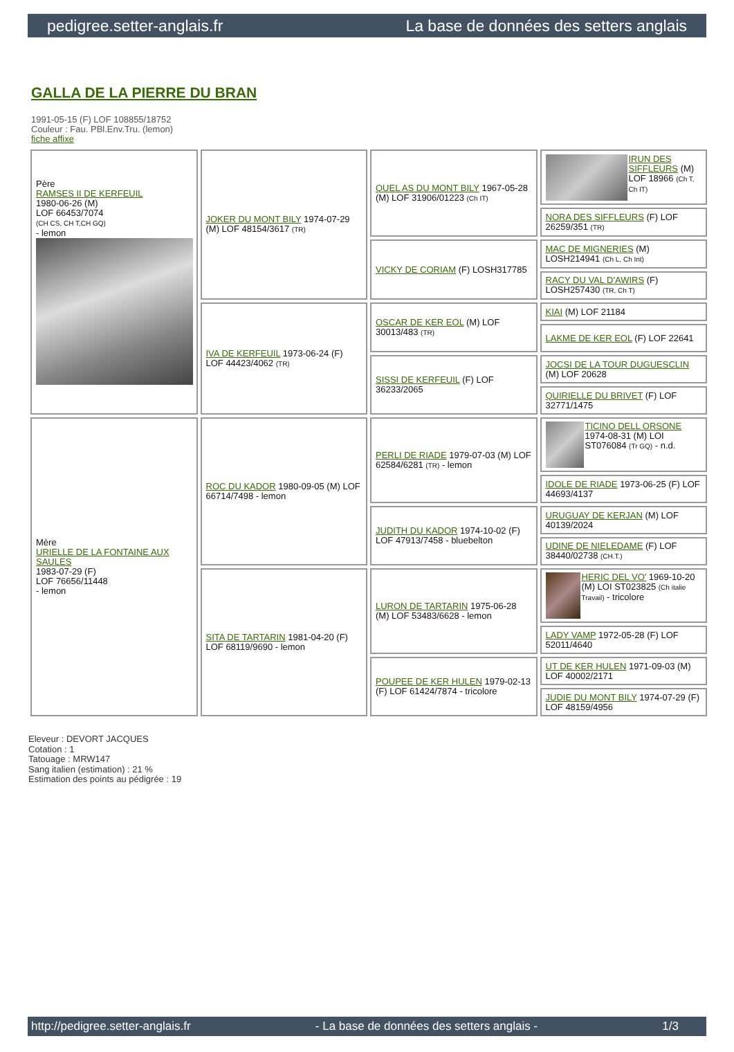pedigree.setter-anglais.fr La base de données des setters anglais
GALLA DE LA PIERRE DU BRAN
1991-05-15 (F) LOF 108855/18752
Couleur : Fau. PBl.Env.Tru. (lemon)
fiche affixe
| Père RAMSES II DE KERFEUIL 1980-06-26 (M) LOF 66453/7074 (CH CS, CH T,CH GQ) - lemon | JOKER DU MONT BILY 1974-07-29 (M) LOF 48154/3617 (TR) | QUEL AS DU MONT BILY 1967-05-28 (M) LOF 31906/01223 (Ch IT) | IRUN DES SIFFLEURS (M) LOF 18966 (Ch T, Ch IT) |
| | | | NORA DES SIFFLEURS (F) LOF 26259/351 (TR) |
| | | VICKY DE CORIAM (F) LOSH317785 | MAC DE MIGNERIES (M) LOSH214941 (Ch L, Ch Int) |
| | | | RACY DU VAL D'AWIRS (F) LOSH257430 (TR, Ch T) |
| | IVA DE KERFEUIL 1973-06-24 (F) LOF 44423/4062 (TR) | OSCAR DE KER EOL (M) LOF 30013/483 (TR) | KIAI (M) LOF 21184 |
| | | | LAKME DE KER EOL (F) LOF 22641 |
| | | SISSI DE KERFEUIL (F) LOF 36233/2065 | JOCSI DE LA TOUR DUGUESCLIN (M) LOF 20628 |
| | | | QUIRIELLE DU BRIVET (F) LOF 32771/1475 |
| Mère URIELLE DE LA FONTAINE AUX SAULES 1983-07-29 (F) LOF 76656/11448 - lemon | ROC DU KADOR 1980-09-05 (M) LOF 66714/7498 - lemon | PERLI DE RIADE 1979-07-03 (M) LOF 62584/6281 (TR) - lemon | TICINO DELL ORSONE 1974-08-31 (M) LOI ST076084 (Tr GQ) - n.d. |
| | | | IDOLE DE RIADE 1973-06-25 (F) LOF 44693/4137 |
| | | JUDITH DU KADOR 1974-10-02 (F) LOF 47913/7458 - bluebelton | URUGUAY DE KERJAN (M) LOF 40139/2024 |
| | | | UDINE DE NIELEDAME (F) LOF 38440/02738 (CH.T.) |
| | SITA DE TARTARIN 1981-04-20 (F) LOF 68119/9690 - lemon | LURON DE TARTARIN 1975-06-28 (M) LOF 53483/6628 - lemon | HERIC DEL VO' 1969-10-20 (M) LOI ST023825 (Ch italie Travail) - tricolore |
| | | | LADY VAMP 1972-05-28 (F) LOF 52011/4640 |
| | | POUPEE DE KER HULEN 1979-02-13 (F) LOF 61424/7874 - tricolore | UT DE KER HULEN 1971-09-03 (M) LOF 40002/2171 |
| | | | JUDIE DU MONT BILY 1974-07-29 (F) LOF 48159/4956 |
Eleveur : DEVORT JACQUES
Cotation : 1
Tatouage : MRW147
Sang italien (estimation) : 21 %
Estimation des points au pédigrée : 19
http://pedigree.setter-anglais.fr - La base de données des setters anglais - 1/3